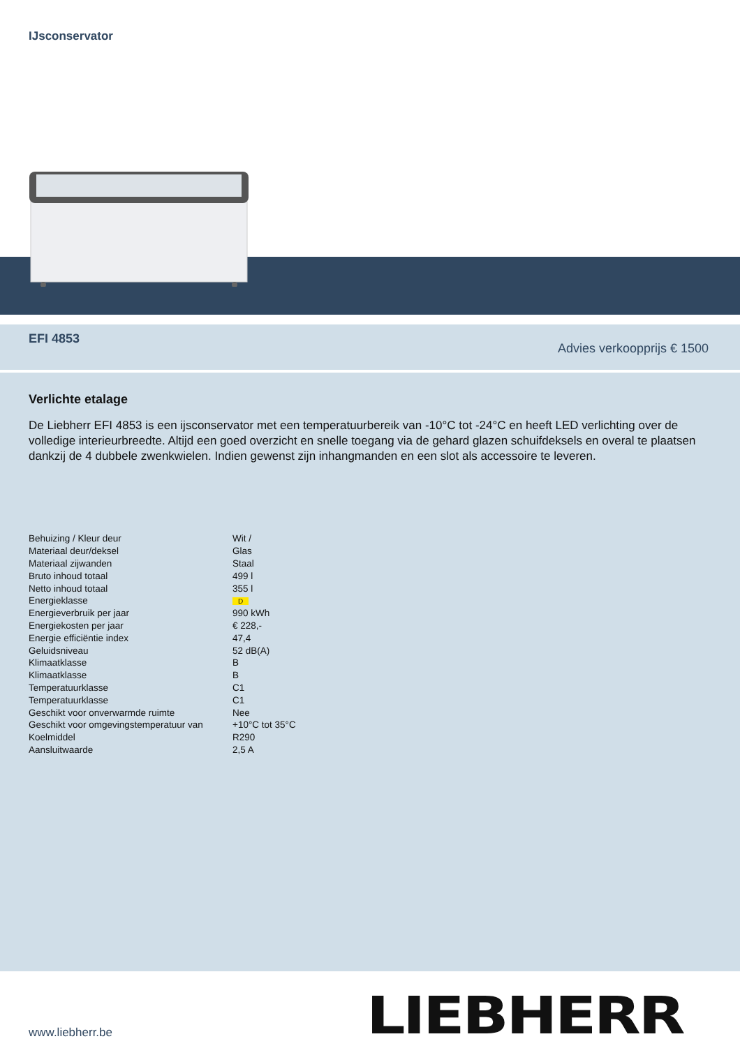IJsconservator
EFI 4853
Advies verkoopprijs € 1500
Verlichte etalage
De Liebherr EFI 4853 is een ijsconservator met een temperatuurbereik van -10°C tot -24°C en heeft LED verlichting over de volledige interieurbreedte. Altijd een goed overzicht en snelle toegang via de gehard glazen schuifdeksels en overal te plaatsen dankzij de 4 dubbele zwenkwielen. Indien gewenst zijn inhangmanden en een slot als accessoire te leveren.
| Behuizing / Kleur deur | Wit / |
| Materiaal deur/deksel | Glas |
| Materiaal zijwanden | Staal |
| Bruto inhoud totaal | 499 l |
| Netto inhoud totaal | 355 l |
| Energieklasse | D |
| Energieverbruik per jaar | 990 kWh |
| Energiekosten per jaar | € 228,- |
| Energie efficiëntie index | 47,4 |
| Geluidsniveau | 52 dB(A) |
| Klimaatklasse | B |
| Klimaatklasse | B |
| Temperatuurklasse | C1 |
| Temperatuurklasse | C1 |
| Geschikt voor onverwarmde ruimte | Nee |
| Geschikt voor omgevingstemperatuur van | +10°C tot 35°C |
| Koelmiddel | R290 |
| Aansluitwaarde | 2,5 A |
www.liebherr.be LIEBHERR